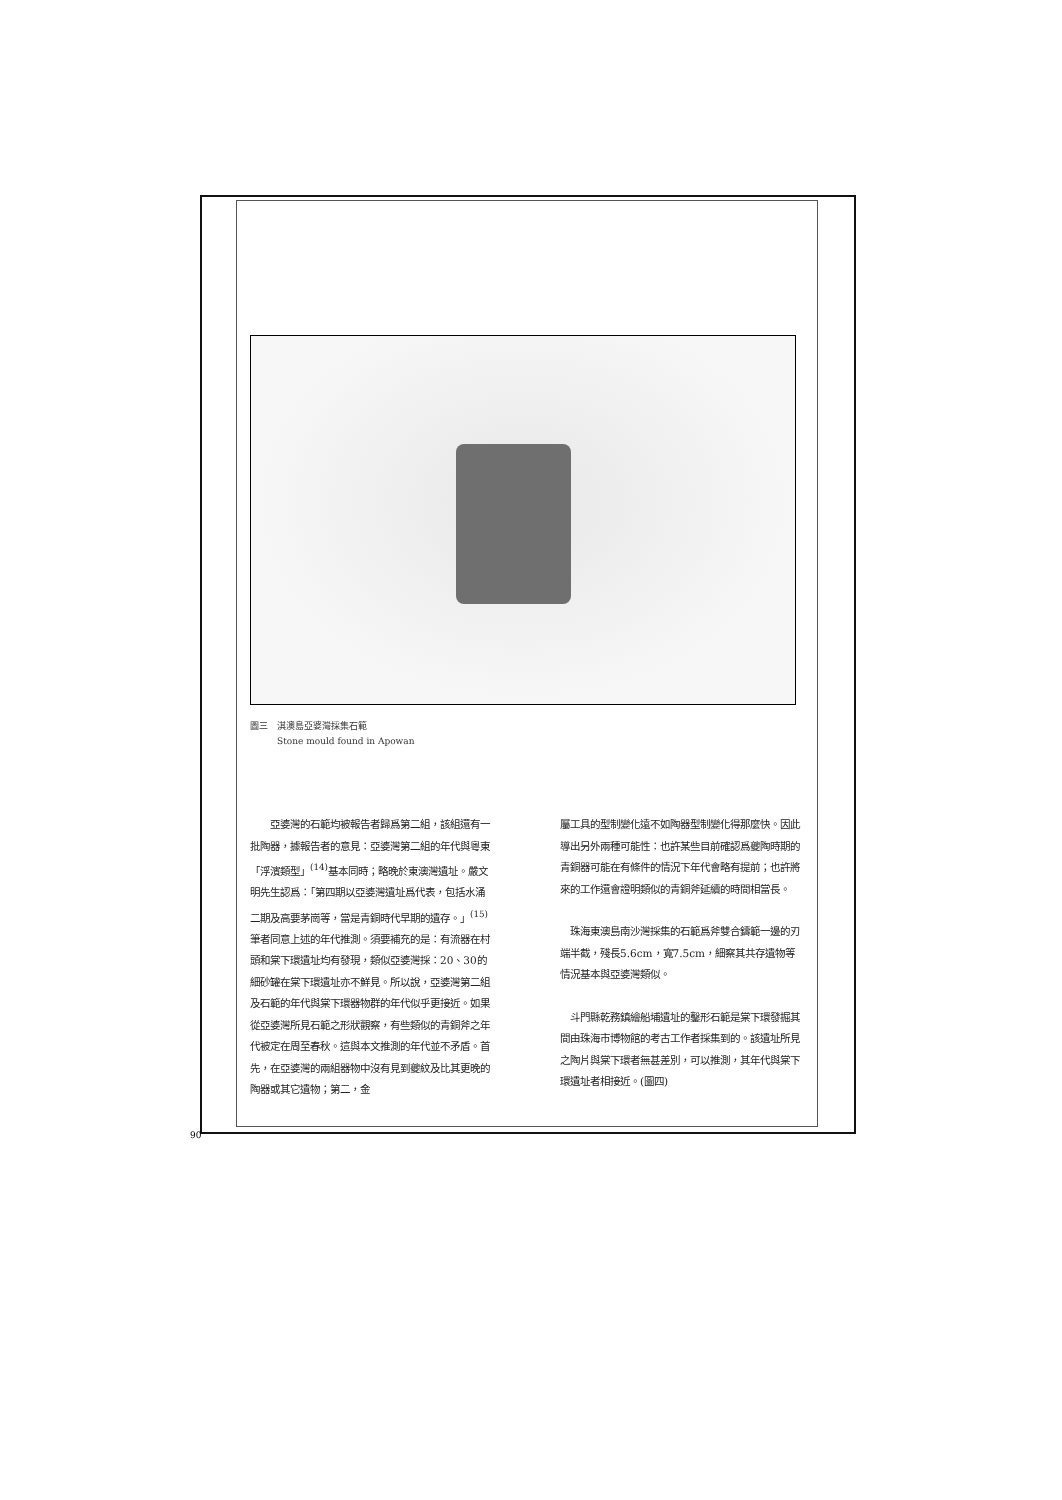圖三　淇澳島亞婆灣採集石範
　　　Stone mould found in Apowan
　　亞婆灣的石範均被報告者歸爲第二組，該組還有一批陶器，據報告者的意見：亞婆灣第二組的年代與粵東「浮濱類型」<sup>(14)</sup>基本同時；略晚於東澳灣遺址。嚴文明先生認爲：「第四期以亞婆灣遺址爲代表，包括水涌二期及高要茅崗等，當是青銅時代早期的遺存。」<sup>(15)</sup>筆者同意上述的年代推測。須要補充的是：有流器在村頭和棠下環遺址均有發現，類似亞婆灣採：20、30的細砂罐在棠下環遺址亦不鮮見。所以說，亞婆灣第二組及石範的年代與棠下環器物群的年代似乎更接近。如果從亞婆灣所見石範之形狀觀察，有些類似的青銅斧之年代被定在周至春秋。這與本文推測的年代並不矛盾。首先，在亞婆灣的兩組器物中沒有見到夔紋及比其更晚的陶器或其它遺物；第二，金
屬工具的型制變化遠不如陶器型制變化得那麼快。因此導出另外兩種可能性：也許某些目前確認爲夔陶時期的青銅器可能在有條件的情況下年代會略有提前；也許將來的工作還會證明類似的青銅斧延續的時間相當長。
　珠海東澳島南沙灣採集的石範爲斧雙合鑄範一邊的刃端半截，殘長5.6cm，寬7.5cm，細察其共存遺物等情況基本與亞婆灣類似。
　斗門縣乾務鎮繪船埔遺址的鑿形石範是棠下環發掘其間由珠海市博物館的考古工作者採集到的。該遺址所見之陶片與棠下環者無甚差別，可以推測，其年代與棠下環遺址者相接近。(圖四)
90